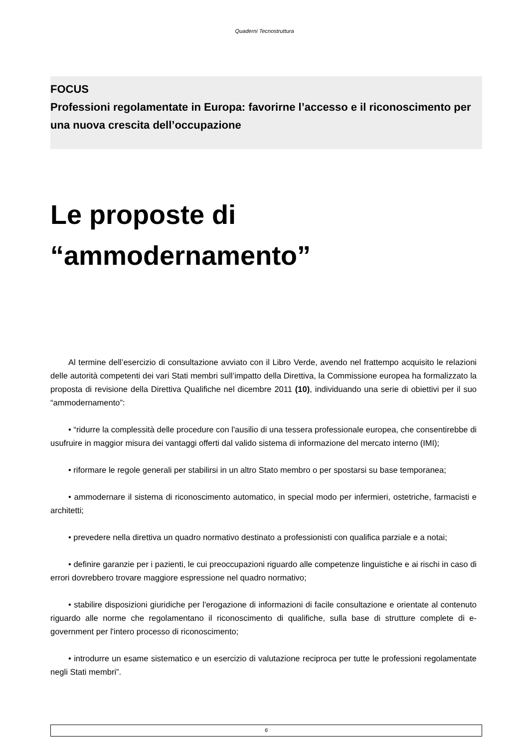Quaderni Tecnostruttura
FOCUS
Professioni regolamentate in Europa: favorirne l’accesso e il riconoscimento per una nuova crescita dell’occupazione
Le proposte di
“ammodernamento”
Al termine dell’esercizio di consultazione avviato con il Libro Verde, avendo nel frattempo acquisito le relazioni delle autorità competenti dei vari Stati membri sull’impatto della Direttiva, la Commissione europea ha formalizzato la proposta di revisione della Direttiva Qualifiche nel dicembre 2011 (10), individuando una serie di obiettivi per il suo “ammodernamento”:
• “ridurre la complessità delle procedure con l'ausilio di una tessera professionale europea, che consentirebbe di usufruire in maggior misura dei vantaggi offerti dal valido sistema di informazione del mercato interno (IMI);
• riformare le regole generali per stabilirsi in un altro Stato membro o per spostarsi su base temporanea;
• ammodernare il sistema di riconoscimento automatico, in special modo per infermieri, ostetriche, farmacisti e architetti;
• prevedere nella direttiva un quadro normativo destinato a professionisti con qualifica parziale e a notai;
• definire garanzie per i pazienti, le cui preoccupazioni riguardo alle competenze linguistiche e ai rischi in caso di errori dovrebbero trovare maggiore espressione nel quadro normativo;
• stabilire disposizioni giuridiche per l'erogazione di informazioni di facile consultazione e orientate al contenuto riguardo alle norme che regolamentano il riconoscimento di qualifiche, sulla base di strutture complete di e-government per l'intero processo di riconoscimento;
• introdurre un esame sistematico e un esercizio di valutazione reciproca per tutte le professioni regolamentate negli Stati membri”.
6